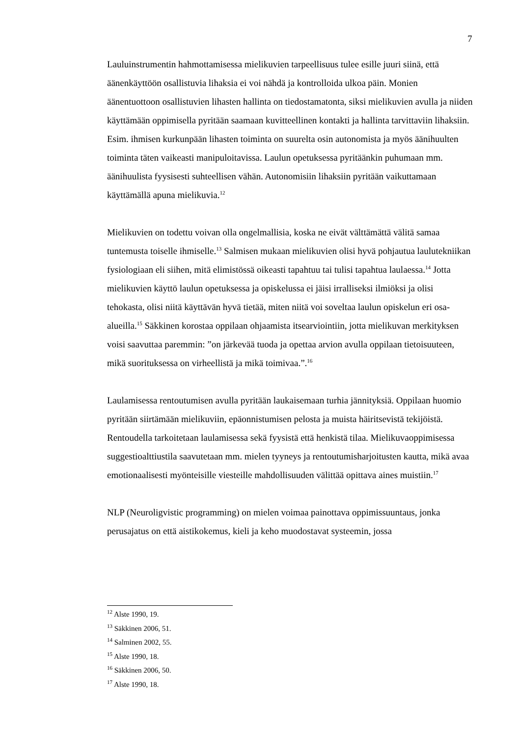7
Lauluinstrumentin hahmottamisessa mielikuvien tarpeellisuus tulee esille juuri siinä, että äänenkäyttöön osallistuvia lihaksia ei voi nähdä ja kontrolloida ulkoa päin. Monien äänentuottoon osallistuvien lihasten hallinta on tiedostamatonta, siksi mielikuvien avulla ja niiden käyttämään oppimisella pyritään saamaan kuvitteellinen kontakti ja hallinta tarvittaviin lihaksiin. Esim. ihmisen kurkunpään lihasten toiminta on suurelta osin autonomista ja myös äänihuulten toiminta täten vaikeasti manipuloitavissa. Laulun opetuksessa pyritäänkin puhumaan mm. äänihuulista fyysisesti suhteellisen vähän. Autonomisiin lihaksiin pyritään vaikuttamaan käyttämällä apuna mielikuvia.<sup>12</sup>
Mielikuvien on todettu voivan olla ongelmallisia, koska ne eivät välttämättä välitä samaa tuntemusta toiselle ihmiselle.<sup>13</sup> Salmisen mukaan mielikuvien olisi hyvä pohjautua laulutekniikan fysiologiaan eli siihen, mitä elimistössä oikeasti tapahtuu tai tulisi tapahtua laulaessa.<sup>14</sup> Jotta mielikuvien käyttö laulun opetuksessa ja opiskelussa ei jäisi irralliseksi ilmiöksi ja olisi tehokasta, olisi niitä käyttävän hyvä tietää, miten niitä voi soveltaa laulun opiskelun eri osa-alueilla.<sup>15</sup> Säkkinen korostaa oppilaan ohjaamista itsearviointiin, jotta mielikuvan merkityksen voisi saavuttaa paremmin: ”on järkevää tuoda ja opettaa arvion avulla oppilaan tietoisuuteen, mikä suorituksessa on virheellistä ja mikä toimivaa.”.<sup>16</sup>
Laulamisessa rentoutumisen avulla pyritään laukaisemaan turhia jännityksiä. Oppilaan huomio pyritään siirtämään mielikuviin, epäonnistumisen pelosta ja muista häiritsevistä tekijöistä. Rentoudella tarkoitetaan laulamisessa sekä fyysistä että henkistä tilaa. Mielikuvaoppimisessa suggestioalttiustila saavutetaan mm. mielen tyyneys ja rentoutumisharjoitusten kautta, mikä avaa emotionaalisesti myönteisille viesteille mahdollisuuden välittää opittava aines muistiin.<sup>17</sup>
NLP (Neuroligvistic programming) on mielen voimaa painottava oppimissuuntaus, jonka perusajatus on että aistikokemus, kieli ja keho muodostavat systeemin, jossa
<sup>12</sup> Alste 1990, 19.
<sup>13</sup> Säkkinen 2006, 51.
<sup>14</sup> Salminen 2002, 55.
<sup>15</sup> Alste 1990, 18.
<sup>16</sup> Säkkinen 2006, 50.
<sup>17</sup> Alste 1990, 18.